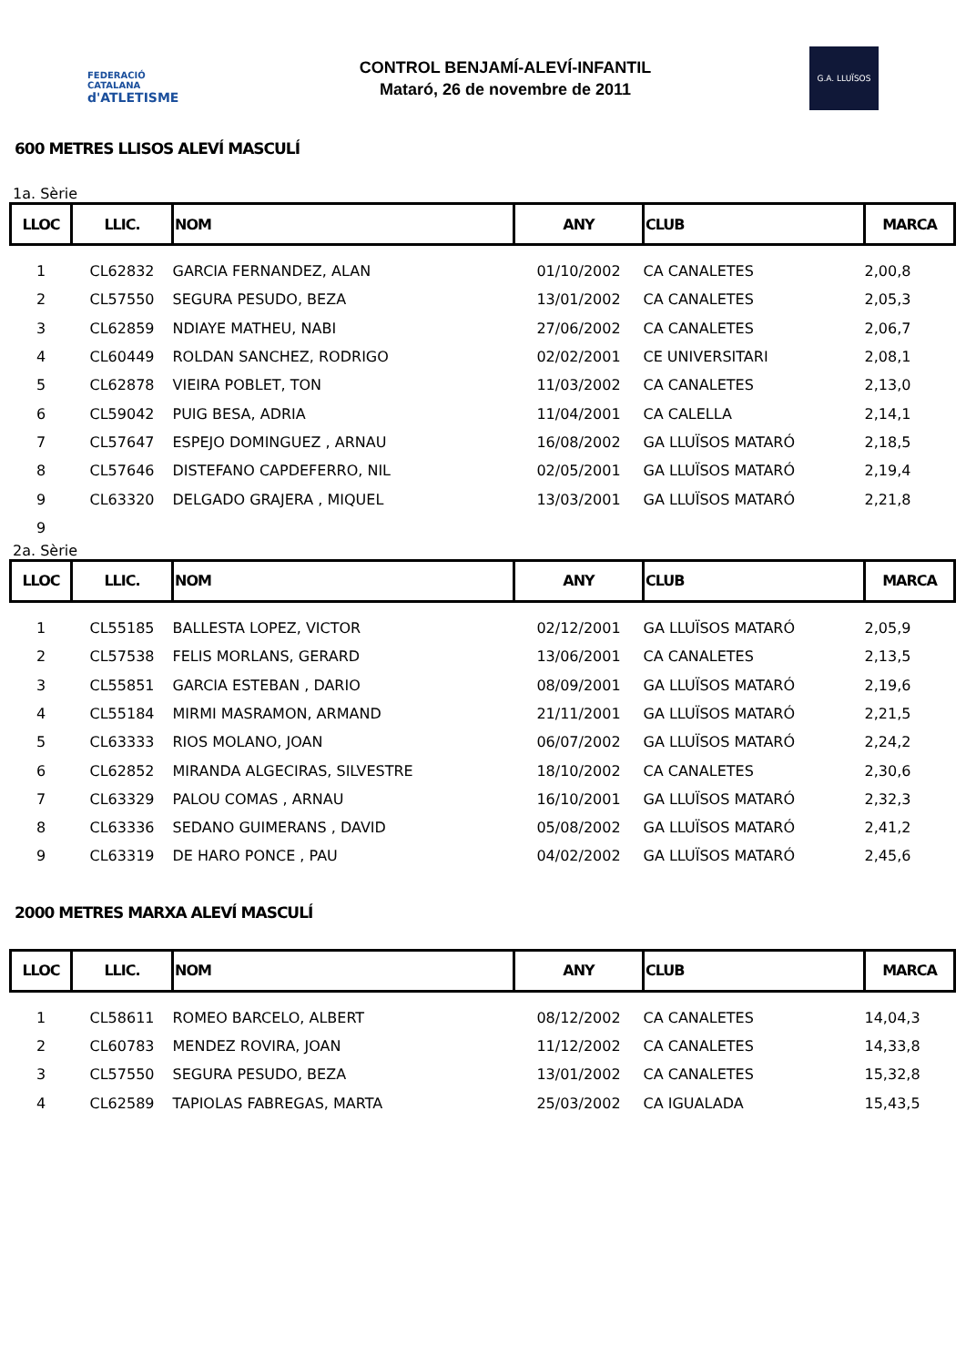FEDERACIÓ CATALANA
d'ATLETISME
CONTROL BENJAMÍ-ALEVÍ-INFANTIL
Mataró, 26 de novembre de 2011
G.A. LLUÏSOS
600 METRES LLISOS ALEVÍ MASCULÍ
1a. Sèrie
| LLOC | LLIC. | NOM | ANY | CLUB | MARCA |
| --- | --- | --- | --- | --- | --- |
| 1 | CL62832 | GARCIA FERNANDEZ, ALAN | 01/10/2002 | CA CANALETES | 2,00,8 |
| 2 | CL57550 | SEGURA PESUDO, BEZA | 13/01/2002 | CA CANALETES | 2,05,3 |
| 3 | CL62859 | NDIAYE MATHEU, NABI | 27/06/2002 | CA CANALETES | 2,06,7 |
| 4 | CL60449 | ROLDAN SANCHEZ, RODRIGO | 02/02/2001 | CE UNIVERSITARI | 2,08,1 |
| 5 | CL62878 | VIEIRA POBLET, TON | 11/03/2002 | CA CANALETES | 2,13,0 |
| 6 | CL59042 | PUIG BESA, ADRIA | 11/04/2001 | CA CALELLA | 2,14,1 |
| 7 | CL57647 | ESPEJO DOMINGUEZ , ARNAU | 16/08/2002 | GA LLUÏSOS MATARÓ | 2,18,5 |
| 8 | CL57646 | DISTEFANO CAPDEFERRO, NIL | 02/05/2001 | GA LLUÏSOS MATARÓ | 2,19,4 |
| 9 | CL63320 | DELGADO GRAJERA , MIQUEL | 13/03/2001 | GA LLUÏSOS MATARÓ | 2,21,8 |
| 9 | | | | | |
2a. Sèrie
| LLOC | LLIC. | NOM | ANY | CLUB | MARCA |
| --- | --- | --- | --- | --- | --- |
| 1 | CL55185 | BALLESTA LOPEZ, VICTOR | 02/12/2001 | GA LLUÏSOS MATARÓ | 2,05,9 |
| 2 | CL57538 | FELIS MORLANS, GERARD | 13/06/2001 | CA CANALETES | 2,13,5 |
| 3 | CL55851 | GARCIA ESTEBAN , DARIO | 08/09/2001 | GA LLUÏSOS MATARÓ | 2,19,6 |
| 4 | CL55184 | MIRMI MASRAMON, ARMAND | 21/11/2001 | GA LLUÏSOS MATARÓ | 2,21,5 |
| 5 | CL63333 | RIOS MOLANO, JOAN | 06/07/2002 | GA LLUÏSOS MATARÓ | 2,24,2 |
| 6 | CL62852 | MIRANDA ALGECIRAS, SILVESTRE | 18/10/2002 | CA CANALETES | 2,30,6 |
| 7 | CL63329 | PALOU COMAS , ARNAU | 16/10/2001 | GA LLUÏSOS MATARÓ | 2,32,3 |
| 8 | CL63336 | SEDANO GUIMERANS , DAVID | 05/08/2002 | GA LLUÏSOS MATARÓ | 2,41,2 |
| 9 | CL63319 | DE HARO PONCE , PAU | 04/02/2002 | GA LLUÏSOS MATARÓ | 2,45,6 |
2000 METRES MARXA ALEVÍ MASCULÍ
| LLOC | LLIC. | NOM | ANY | CLUB | MARCA |
| --- | --- | --- | --- | --- | --- |
| 1 | CL58611 | ROMEO BARCELO, ALBERT | 08/12/2002 | CA CANALETES | 14,04,3 |
| 2 | CL60783 | MENDEZ ROVIRA, JOAN | 11/12/2002 | CA CANALETES | 14,33,8 |
| 3 | CL57550 | SEGURA PESUDO, BEZA | 13/01/2002 | CA CANALETES | 15,32,8 |
| 4 | CL62589 | TAPIOLAS FABREGAS, MARTA | 25/03/2002 | CA IGUALADA | 15,43,5 |